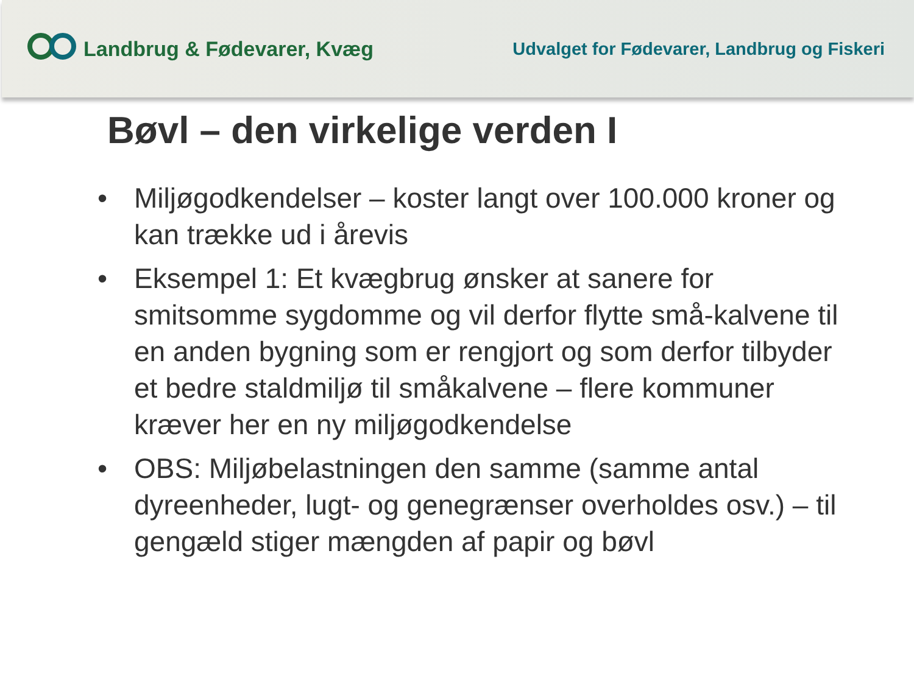Landbrug & Fødevarer, Kvæg
Udvalget for Fødevarer, Landbrug og Fiskeri
Bøvl – den virkelige verden I
• Miljøgodkendelser – koster langt over 100.000 kroner og kan trække ud i årevis
• Eksempel 1: Et kvægbrug ønsker at sanere for smitsomme sygdomme og vil derfor flytte små-kalvene til en anden bygning som er rengjort og som derfor tilbyder et bedre staldmiljø til småkalvene – flere kommuner kræver her en ny miljøgodkendelse
• OBS: Miljøbelastningen den samme (samme antal dyreenheder, lugt- og genegrænser overholdes osv.) – til gengæld stiger mængden af papir og bøvl